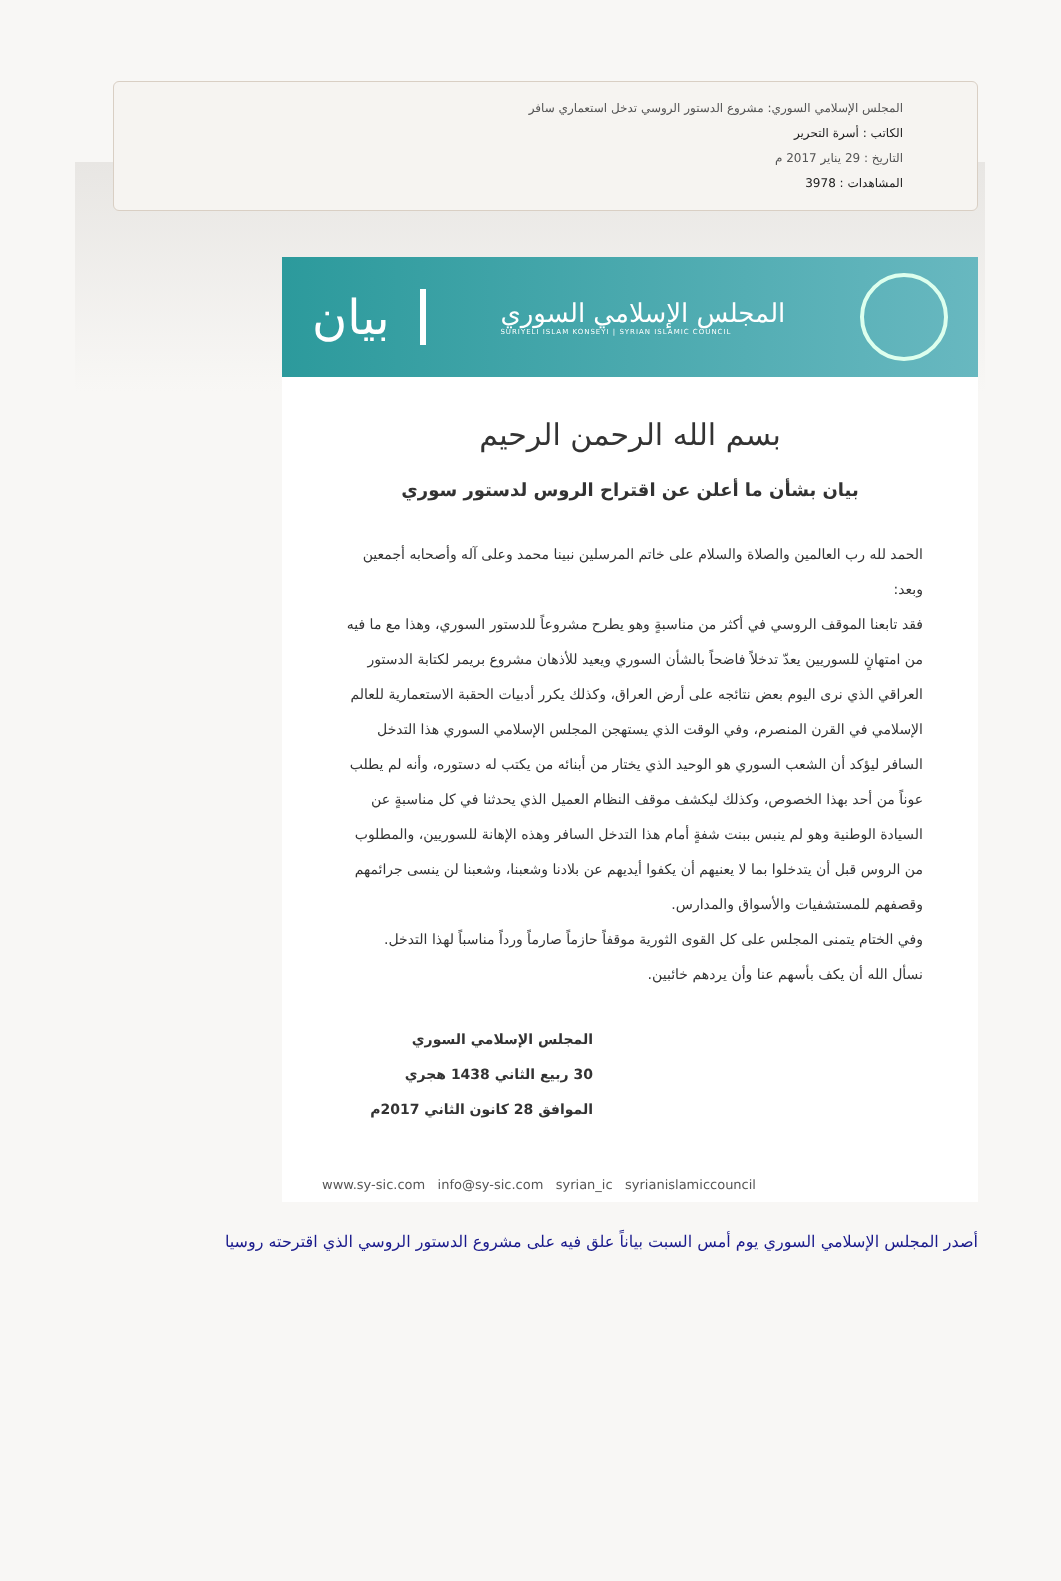المجلس الإسلامي السوري: مشروع الدستور الروسي تدخل استعماري سافر
الكاتب : أسرة التحرير
التاريخ : 29 يناير 2017 م
المشاهدات : 3978
المجلس الإسلامي السوري
SURIYELI ISLAM KONSEYI | SYRIAN ISLAMIC COUNCIL
بيان
بسم الله الرحمن الرحيم
بيان بشأن ما أعلن عن اقتراح الروس لدستور سوري
الحمد لله رب العالمين والصلاة والسلام على خاتم المرسلين نبينا محمد وعلى آله وأصحابه أجمعين وبعد:
فقد تابعنا الموقف الروسي في أكثر من مناسبةٍ وهو يطرح مشروعاً للدستور السوري، وهذا مع ما فيه من امتهانٍ للسوريين يعدّ تدخلاً فاضحاً بالشأن السوري ويعيد للأذهان مشروع بريمر لكتابة الدستور العراقي الذي نرى اليوم بعض نتائجه على أرض العراق، وكذلك يكرر أدبيات الحقبة الاستعمارية للعالم الإسلامي في القرن المنصرم، وفي الوقت الذي يستهجن المجلس الإسلامي السوري هذا التدخل السافر ليؤكد أن الشعب السوري هو الوحيد الذي يختار من أبنائه من يكتب له دستوره، وأنه لم يطلب عوناً من أحد بهذا الخصوص، وكذلك ليكشف موقف النظام العميل الذي يحدثنا في كل مناسبةٍ عن السيادة الوطنية وهو لم ينبس ببنت شفةٍ أمام هذا التدخل السافر وهذه الإهانة للسوريين، والمطلوب من الروس قبل أن يتدخلوا بما لا يعنيهم أن يكفوا أيديهم عن بلادنا وشعبنا، وشعبنا لن ينسى جرائمهم وقصفهم للمستشفيات والأسواق والمدارس.
وفي الختام يتمنى المجلس على كل القوى الثورية موقفاً حازماً صارماً ورداً مناسباً لهذا التدخل.
نسأل الله أن يكف بأسهم عنا وأن يردهم خائبين.
المجلس الإسلامي السوري
30 ربيع الثاني 1438 هجري
الموافق 28 كانون الثاني 2017م
www.sy-sic.com info@sy-sic.com syrian_ic syrianislamiccouncil
أصدر المجلس الإسلامي السوري يوم أمس السبت بياناً علق فيه على مشروع الدستور الروسي الذي اقترحته روسيا